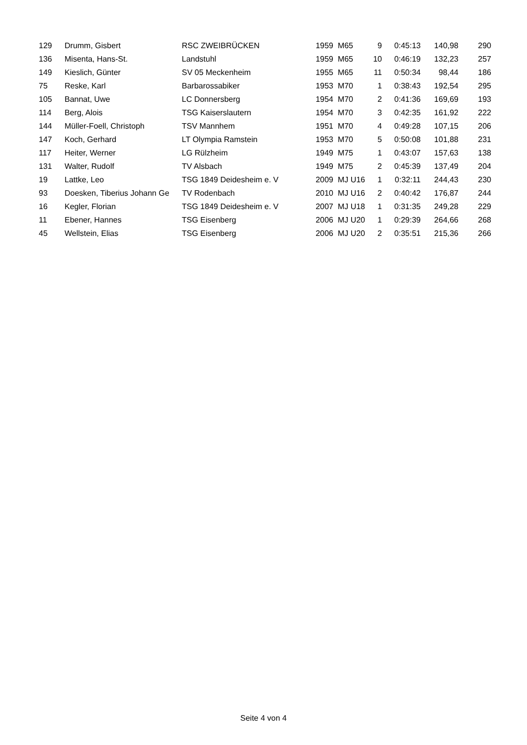| 129 | Drumm, Gisbert | RSC ZWEIBRÜCKEN | 1959 | M65 | 9 | 0:45:13 | 140,98 | 290 |
| 136 | Misenta, Hans-St. | Landstuhl | 1959 | M65 | 10 | 0:46:19 | 132,23 | 257 |
| 149 | Kieslich, Günter | SV 05 Meckenheim | 1955 | M65 | 11 | 0:50:34 | 98,44 | 186 |
| 75 | Reske, Karl | Barbarossabiker | 1953 | M70 | 1 | 0:38:43 | 192,54 | 295 |
| 105 | Bannat, Uwe | LC Donnersberg | 1954 | M70 | 2 | 0:41:36 | 169,69 | 193 |
| 114 | Berg, Alois | TSG Kaiserslautern | 1954 | M70 | 3 | 0:42:35 | 161,92 | 222 |
| 144 | Müller-Foell, Christoph | TSV Mannhem | 1951 | M70 | 4 | 0:49:28 | 107,15 | 206 |
| 147 | Koch, Gerhard | LT Olympia Ramstein | 1953 | M70 | 5 | 0:50:08 | 101,88 | 231 |
| 117 | Heiter, Werner | LG Rülzheim | 1949 | M75 | 1 | 0:43:07 | 157,63 | 138 |
| 131 | Walter, Rudolf | TV Alsbach | 1949 | M75 | 2 | 0:45:39 | 137,49 | 204 |
| 19 | Lattke, Leo | TSG 1849 Deidesheim e. V | 2009 | MJ U16 | 1 | 0:32:11 | 244,43 | 230 |
| 93 | Doesken, Tiberius Johann Ge | TV Rodenbach | 2010 | MJ U16 | 2 | 0:40:42 | 176,87 | 244 |
| 16 | Kegler, Florian | TSG 1849 Deidesheim e. V | 2007 | MJ U18 | 1 | 0:31:35 | 249,28 | 229 |
| 11 | Ebener, Hannes | TSG Eisenberg | 2006 | MJ U20 | 1 | 0:29:39 | 264,66 | 268 |
| 45 | Wellstein, Elias | TSG Eisenberg | 2006 | MJ U20 | 2 | 0:35:51 | 215,36 | 266 |
Seite 4 von 4